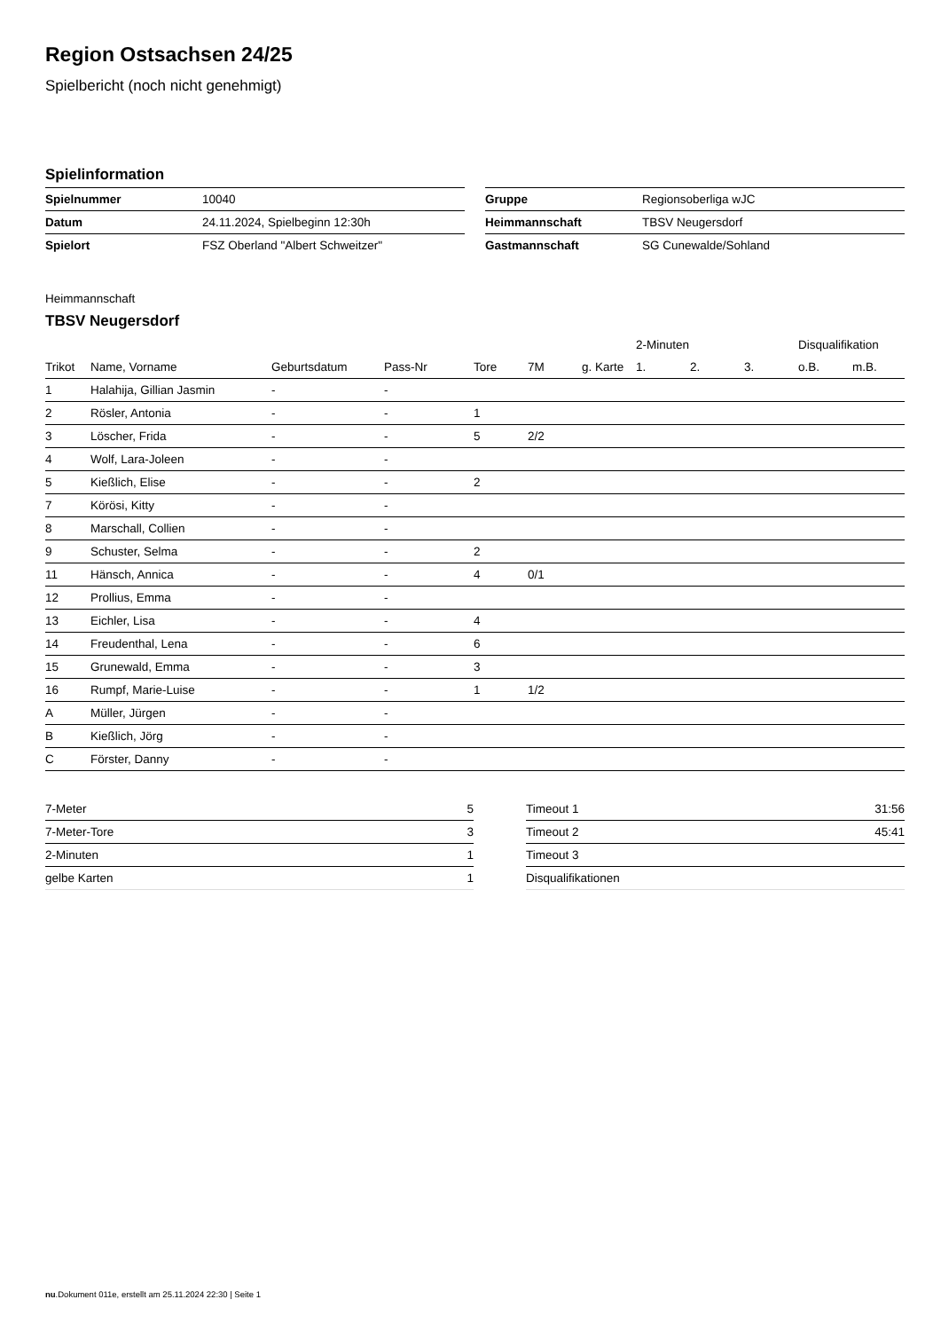Region Ostsachsen 24/25
Spielbericht (noch nicht genehmigt)
Spielinformation
| Spielnummer | 10040 |
| Datum | 24.11.2024, Spielbeginn 12:30h |
| Spielort | FSZ Oberland "Albert Schweitzer" |
| Gruppe | Regionsoberliga wJC |
| Heimmannschaft | TBSV Neugersdorf |
| Gastmannschaft | SG Cunewalde/Sohland |
Heimmannschaft
TBSV Neugersdorf
| | | | | | | | 2-Minuten | | | Disqualifikation | |
| --- | --- | --- | --- | --- | --- | --- | --- | --- | --- | --- | --- |
| Trikot | Name, Vorname | Geburtsdatum | Pass-Nr | Tore | 7M | g. Karte | 1. | 2. | 3. | o.B. | m.B. |
| 1 | Halahija, Gillian Jasmin | - | - | | | | | | | | |
| 2 | Rösler, Antonia | - | - | 1 | | | | | | | |
| 3 | Löscher, Frida | - | - | 5 | 2/2 | | | | | | |
| 4 | Wolf, Lara-Joleen | - | - | | | | | | | | |
| 5 | Kießlich, Elise | - | - | 2 | | | | | | | |
| 7 | Körösi, Kitty | - | - | | | | | | | | |
| 8 | Marschall, Collien | - | - | | | | | | | | |
| 9 | Schuster, Selma | - | - | 2 | | | | | | | |
| 11 | Hänsch, Annica | - | - | 4 | 0/1 | | | | | | |
| 12 | Prollius, Emma | - | - | | | | | | | | |
| 13 | Eichler, Lisa | - | - | 4 | | | | | | | |
| 14 | Freudenthal, Lena | - | - | 6 | | | | | | | |
| 15 | Grunewald, Emma | - | - | 3 | | | | | | | |
| 16 | Rumpf, Marie-Luise | - | - | 1 | 1/2 | | | | | | |
| A | Müller, Jürgen | - | - | | | | | | | | |
| B | Kießlich, Jörg | - | - | | | | | | | | |
| C | Förster, Danny | - | - | | | | | | | | |
| 7-Meter | 5 |
| 7-Meter-Tore | 3 |
| 2-Minuten | 1 |
| gelbe Karten | 1 |
| Timeout 1 | 31:56 |
| Timeout 2 | 45:41 |
| Timeout 3 | |
| Disqualifikationen | |
nu.Dokument 011e, erstellt am 25.11.2024 22:30 | Seite 1